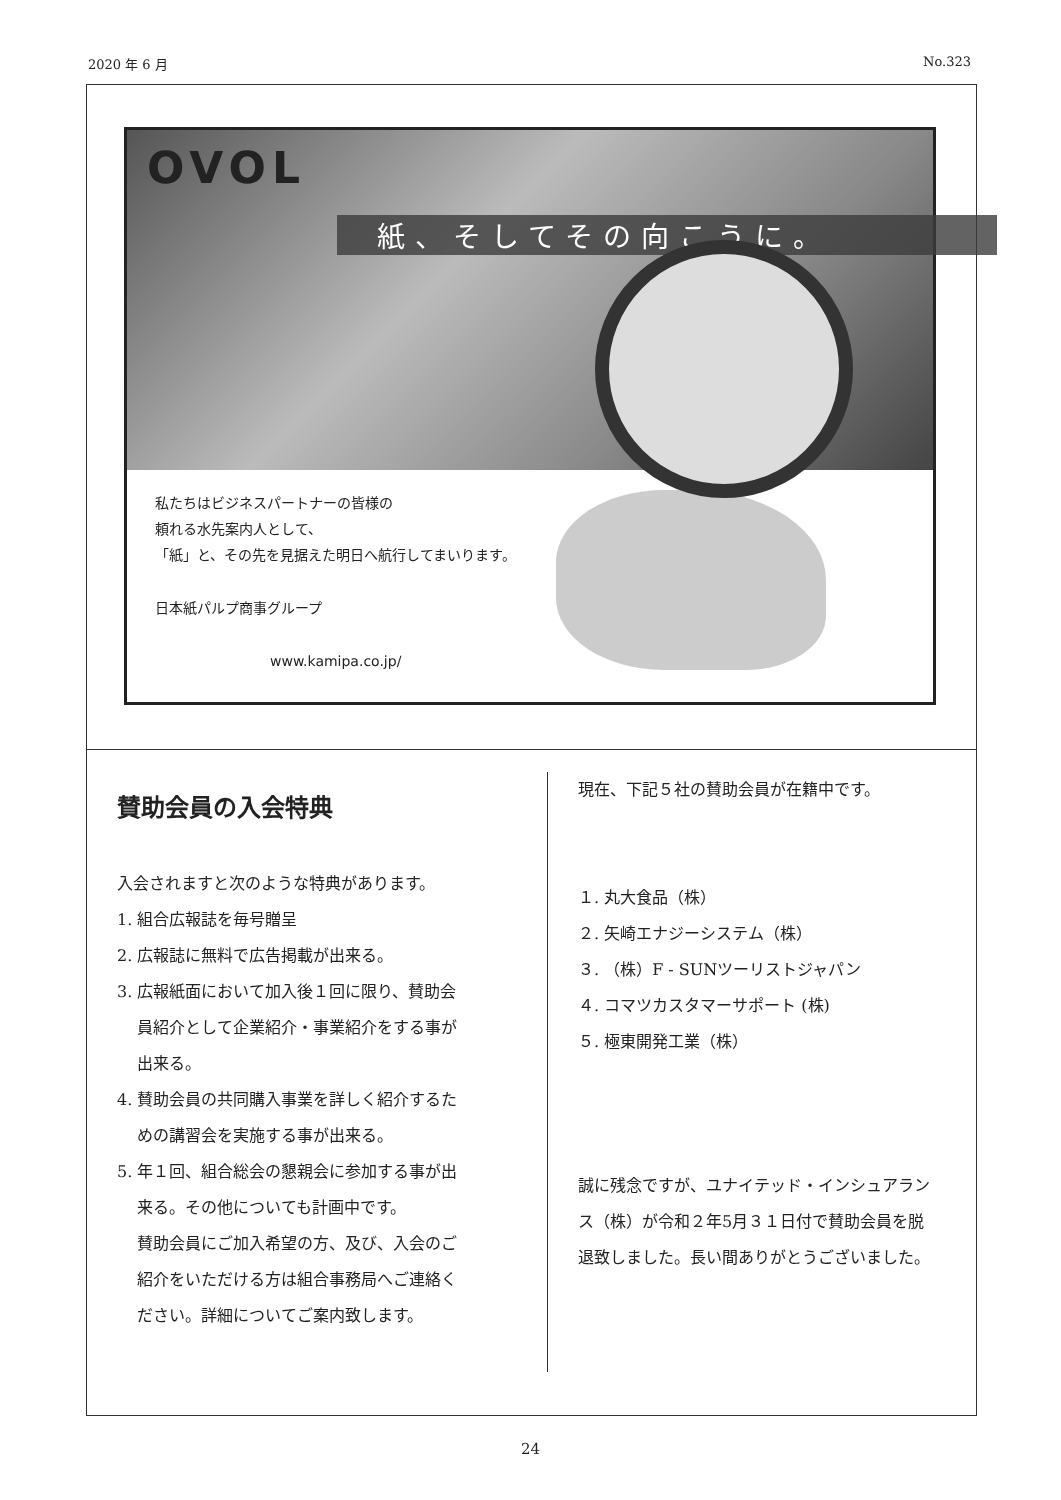2020 年 6 月 No.323
OVOL
紙、そしてその向こうに。
私たちはビジネスパートナーの皆様の
頼れる水先案内人として、
「紙」と、その先を見据えた明日へ航行してまいります。
日本紙パルプ商事グループ
www.kamipa.co.jp/
賛助会員の入会特典
入会されますと次のような特典があります。
1. 組合広報誌を毎号贈呈
2. 広報誌に無料で広告掲載が出来る。
3. 広報紙面において加入後１回に限り、賛助会
員紹介として企業紹介・事業紹介をする事が
出来る。
4. 賛助会員の共同購入事業を詳しく紹介するた
めの講習会を実施する事が出来る。
5. 年１回、組合総会の懇親会に参加する事が出
来る。その他についても計画中です。
賛助会員にご加入希望の方、及び、入会のご
紹介をいただける方は組合事務局へご連絡く
ださい。詳細についてご案内致します。
現在、下記５社の賛助会員が在籍中です。
１. 丸大食品（株）
２. 矢崎エナジーシステム（株）
３. （株）F - SUNツーリストジャパン
４. コマツカスタマーサポート (株)
５. 極東開発工業（株）
誠に残念ですが、ユナイテッド・インシュアラン
ス（株）が令和２年5月３１日付で賛助会員を脱
退致しました。長い間ありがとうございました。
24